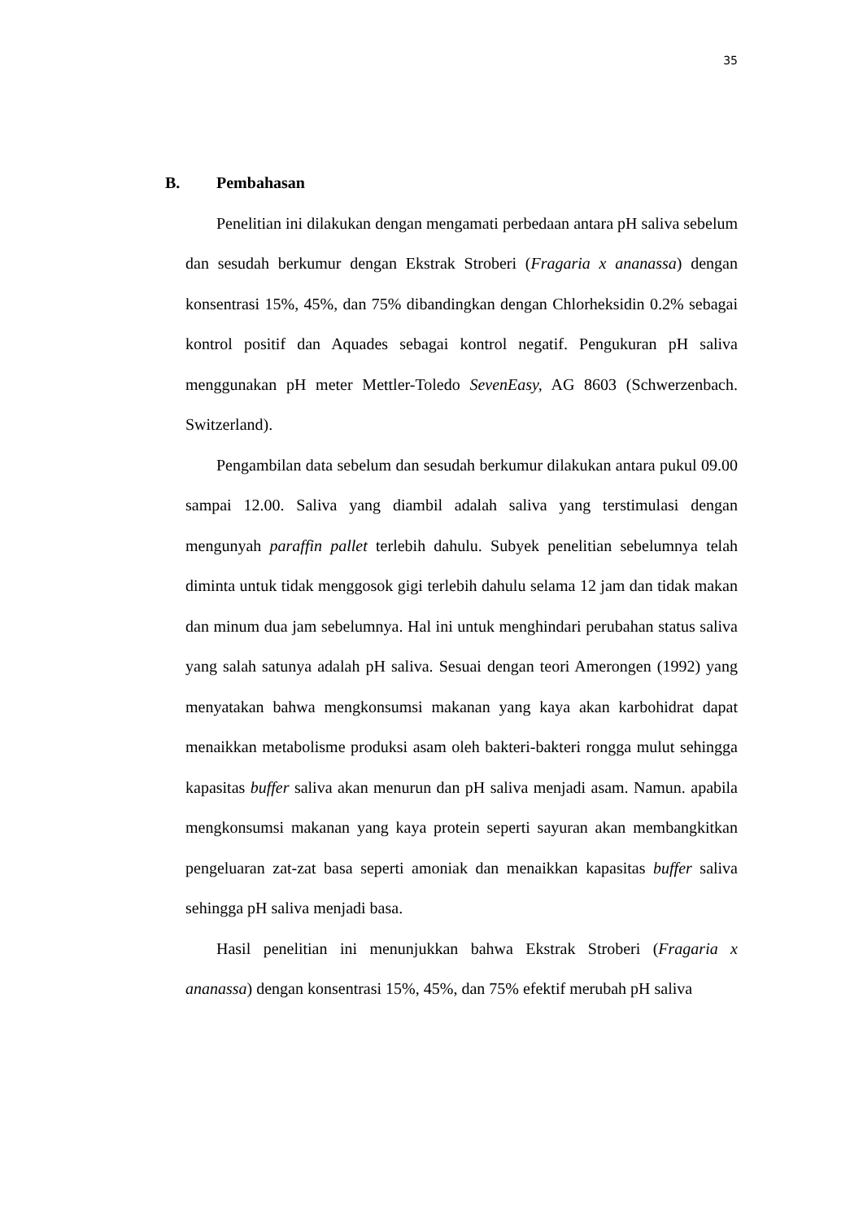35
B. Pembahasan
Penelitian ini dilakukan dengan mengamati perbedaan antara pH saliva sebelum dan sesudah berkumur dengan Ekstrak Stroberi (Fragaria x ananassa) dengan konsentrasi 15%, 45%, dan 75% dibandingkan dengan Chlorheksidin 0.2% sebagai kontrol positif dan Aquades sebagai kontrol negatif. Pengukuran pH saliva menggunakan pH meter Mettler-Toledo SevenEasy, AG 8603 (Schwerzenbach. Switzerland).
Pengambilan data sebelum dan sesudah berkumur dilakukan antara pukul 09.00 sampai 12.00. Saliva yang diambil adalah saliva yang terstimulasi dengan mengunyah paraffin pallet terlebih dahulu. Subyek penelitian sebelumnya telah diminta untuk tidak menggosok gigi terlebih dahulu selama 12 jam dan tidak makan dan minum dua jam sebelumnya. Hal ini untuk menghindari perubahan status saliva yang salah satunya adalah pH saliva. Sesuai dengan teori Amerongen (1992) yang menyatakan bahwa mengkonsumsi makanan yang kaya akan karbohidrat dapat menaikkan metabolisme produksi asam oleh bakteri-bakteri rongga mulut sehingga kapasitas buffer saliva akan menurun dan pH saliva menjadi asam. Namun. apabila mengkonsumsi makanan yang kaya protein seperti sayuran akan membangkitkan pengeluaran zat-zat basa seperti amoniak dan menaikkan kapasitas buffer saliva sehingga pH saliva menjadi basa.
Hasil penelitian ini menunjukkan bahwa Ekstrak Stroberi (Fragaria x ananassa) dengan konsentrasi 15%, 45%, dan 75% efektif merubah pH saliva